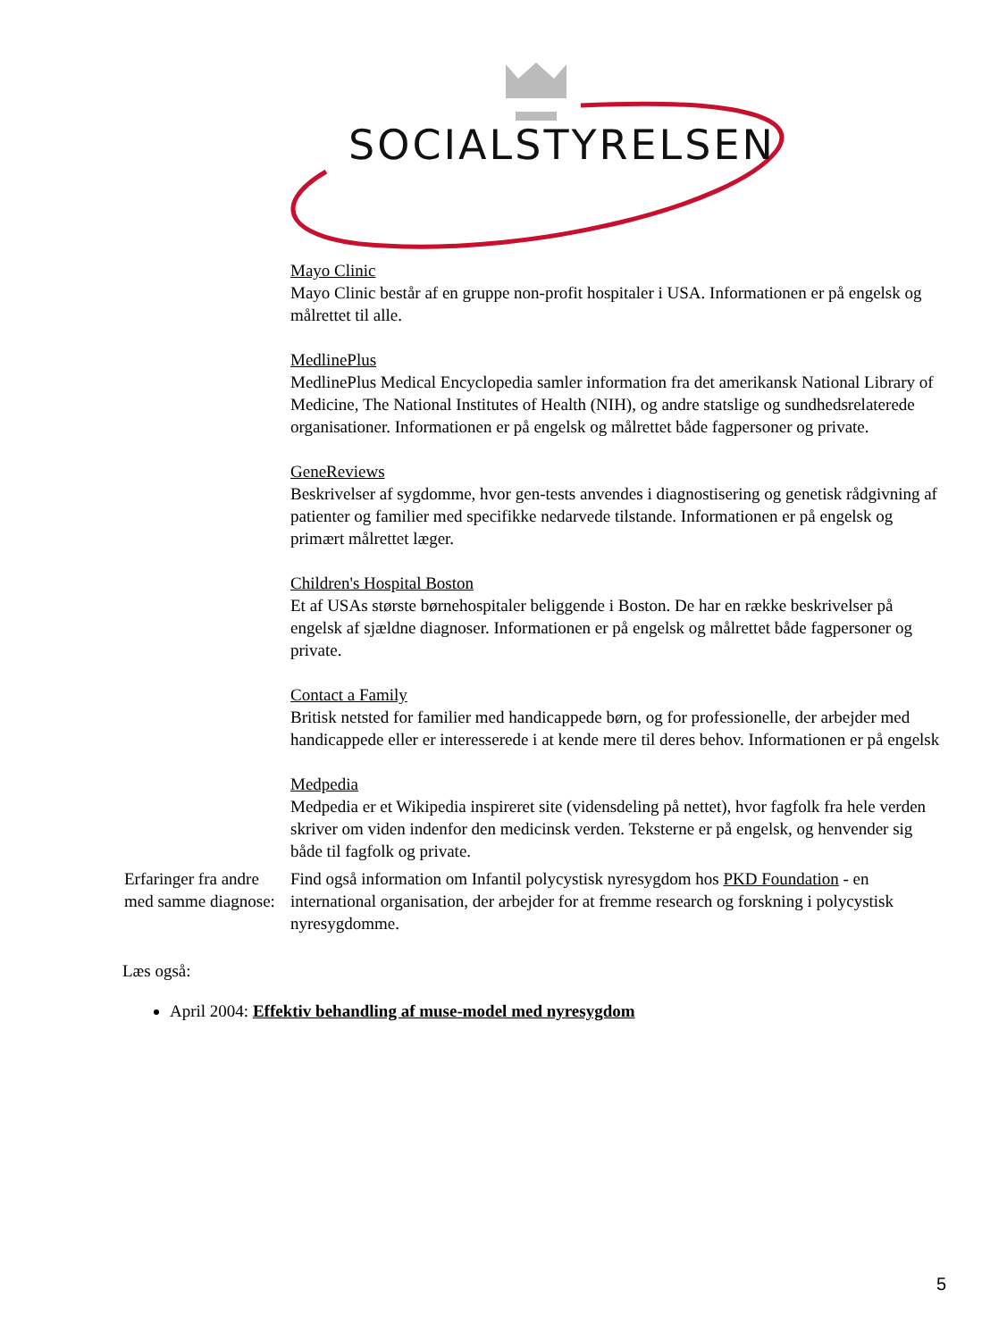SOCIALSTYRELSEN
Mayo Clinic
Mayo Clinic består af en gruppe non-profit hospitaler i USA. Informationen er på engelsk og målrettet til alle.
MedlinePlus
MedlinePlus Medical Encyclopedia samler information fra det amerikansk National Library of Medicine, The National Institutes of Health (NIH), og andre statslige og sundhedsrelaterede organisationer. Informationen er på engelsk og målrettet både fagpersoner og private.
GeneReviews
Beskrivelser af sygdomme, hvor gen-tests anvendes i diagnostisering og genetisk rådgivning af patienter og familier med specifikke nedarvede tilstande. Informationen er på engelsk og primært målrettet læger.
Children's Hospital Boston
Et af USAs største børnehospitaler beliggende i Boston. De har en række beskrivelser på engelsk af sjældne diagnoser. Informationen er på engelsk og målrettet både fagpersoner og private.
Contact a Family
Britisk netsted for familier med handicappede børn, og for professionelle, der arbejder med handicappede eller er interesserede i at kende mere til deres behov. Informationen er på engelsk
Medpedia
Medpedia er et Wikipedia inspireret site (vidensdeling på nettet), hvor fagfolk fra hele verden skriver om viden indenfor den medicinsk verden. Teksterne er på engelsk, og henvender sig både til fagfolk og private.
Erfaringer fra andre med samme diagnose:
Find også information om Infantil polycystisk nyresygdom hos PKD Foundation - en international organisation, der arbejder for at fremme research og forskning i polycystisk nyresygdomme.
Læs også:
April 2004: Effektiv behandling af muse-model med nyresygdom
5